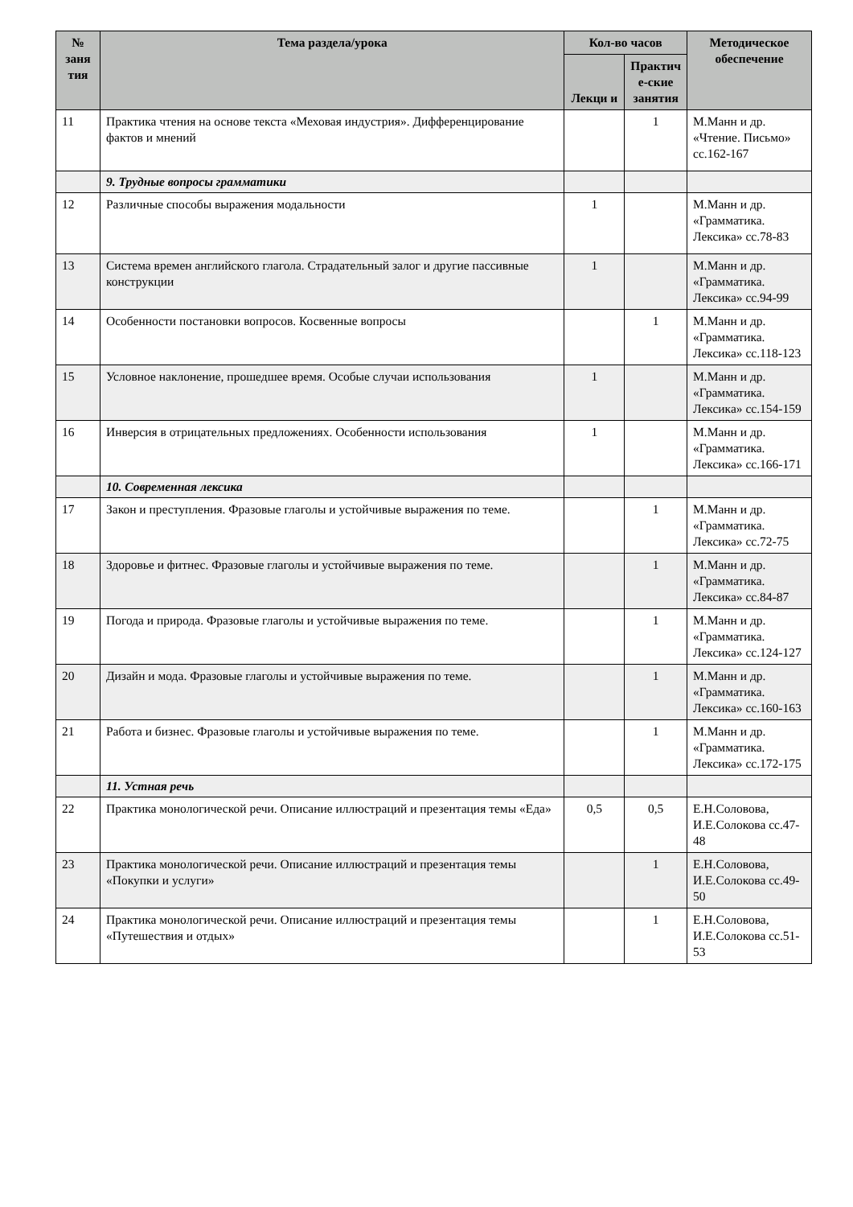| № заня тия | Тема раздела/урока | Кол-во часов | | Методическое обеспечение |
| --- | --- | --- | --- | --- |
| | | Лекци и | Практич е-ские занятия | |
| 11 | Практика чтения на основе текста «Меховая индустрия». Дифференцирование фактов и мнений | | 1 | М.Манн и др. «Чтение. Письмо» сс.162-167 |
| | 9. Трудные вопросы грамматики | | | |
| 12 | Различные способы выражения модальности | 1 | | М.Манн и др. «Грамматика. Лексика» сс.78-83 |
| 13 | Система времен английского глагола. Страдательный залог и другие пассивные конструкции | 1 | | М.Манн и др. «Грамматика. Лексика» сс.94-99 |
| 14 | Особенности постановки вопросов. Косвенные вопросы | | 1 | М.Манн и др. «Грамматика. Лексика» сс.118-123 |
| 15 | Условное наклонение, прошедшее время. Особые случаи использования | 1 | | М.Манн и др. «Грамматика. Лексика» сс.154-159 |
| 16 | Инверсия в отрицательных предложениях. Особенности использования | 1 | | М.Манн и др. «Грамматика. Лексика» сс.166-171 |
| | 10. Современная лексика | | | |
| 17 | Закон и преступления. Фразовые глаголы и устойчивые выражения по теме. | | 1 | М.Манн и др. «Грамматика. Лексика» сс.72-75 |
| 18 | Здоровье и фитнес. Фразовые глаголы и устойчивые выражения по теме. | | 1 | М.Манн и др. «Грамматика. Лексика» сс.84-87 |
| 19 | Погода и природа. Фразовые глаголы и устойчивые выражения по теме. | | 1 | М.Манн и др. «Грамматика. Лексика» сс.124-127 |
| 20 | Дизайн и мода. Фразовые глаголы и устойчивые выражения по теме. | | 1 | М.Манн и др. «Грамматика. Лексика» сс.160-163 |
| 21 | Работа и бизнес. Фразовые глаголы и устойчивые выражения по теме. | | 1 | М.Манн и др. «Грамматика. Лексика» сс.172-175 |
| | 11. Устная речь | | | |
| 22 | Практика монологической речи. Описание иллюстраций и презентация темы «Еда» | 0,5 | 0,5 | Е.Н.Соловова, И.Е.Солокова сс.47-48 |
| 23 | Практика монологической речи. Описание иллюстраций и презентация темы «Покупки и услуги» | | 1 | Е.Н.Соловова, И.Е.Солокова сс.49-50 |
| 24 | Практика монологической речи. Описание иллюстраций и презентация темы «Путешествия и отдых» | | 1 | Е.Н.Соловова, И.Е.Солокова сс.51-53 |